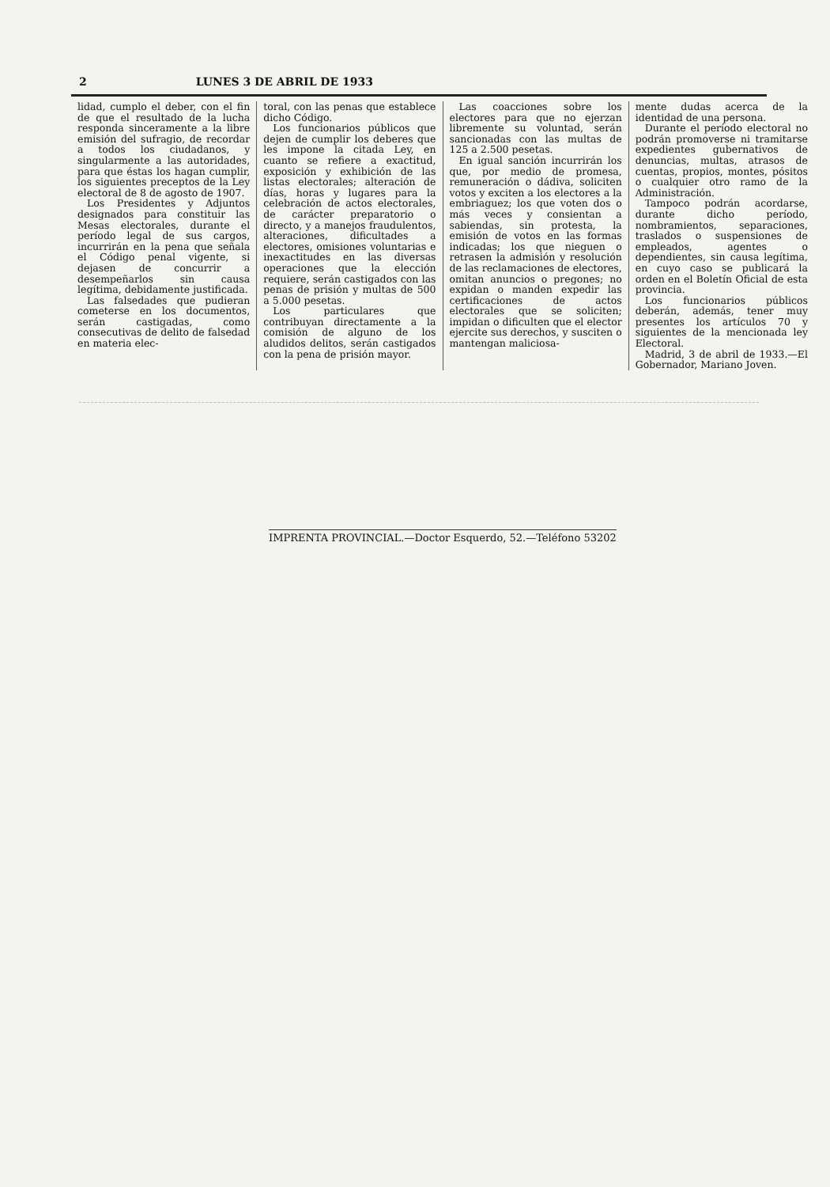2 LUNES 3 DE ABRIL DE 1933
lidad, cumplo el deber, con el fin de que el resultado de la lucha responda sinceramente a la libre emisión del sufragio, de recordar a todos los ciudadanos, y singularmente a las autoridades, para que éstas los hagan cumplir, los siguientes preceptos de la Ley electoral de 8 de agosto de 1907.
Los Presidentes y Adjuntos designados para constituir las Mesas electorales, durante el período legal de sus cargos, incurrirán en la pena que señala el Código penal vigente, si dejasen de concurrir a desempeñarlos sin causa legítima, debidamente justificada.
Las falsedades que pudieran cometerse en los documentos, serán castigadas, como consecutivas de delito de falsedad en materia elec-
toral, con las penas que establece dicho Código.
Los funcionarios públicos que dejen de cumplir los deberes que les impone la citada Ley, en cuanto se refiere a exactitud, exposición y exhibición de las listas electorales; alteración de días, horas y lugares para la celebración de actos electorales, de carácter preparatorio o directo, y a manejos fraudulentos, alteraciones, dificultades a electores, omisiones voluntarias e inexactitudes en las diversas operaciones que la elección requiere, serán castigados con las penas de prisión y multas de 500 a 5.000 pesetas.
Los particulares que contribuyan directamente a la comisión de alguno de los aludidos delitos, serán castigados con la pena de prisión mayor.
Las coacciones sobre los electores para que no ejerzan libremente su voluntad, serán sancionadas con las multas de 125 a 2.500 pesetas.
En igual sanción incurrirán los que, por medio de promesa, remuneración o dádiva, soliciten votos y exciten a los electores a la embriaguez; los que voten dos o más veces y consientan a sabiendas, sin protesta, la emisión de votos en las formas indicadas; los que nieguen o retrasen la admisión y resolución de las reclamaciones de electores, omitan anuncios o pregones; no expidan o manden expedir las certificaciones de actos electorales que se soliciten; impidan o dificulten que el elector ejercite sus derechos, y susciten o mantengan maliciosa-
mente dudas acerca de la identidad de una persona.
Durante el período electoral no podrán promoverse ni tramitarse expedientes gubernativos de denuncias, multas, atrasos de cuentas, propios, montes, pósitos o cualquier otro ramo de la Administración.
Tampoco podrán acordarse, durante dicho período, nombramientos, separaciones, traslados o suspensiones de empleados, agentes o dependientes, sin causa legítima, en cuyo caso se publicará la orden en el Boletín Oficial de esta provincia.
Los funcionarios públicos deberán, además, tener muy presentes los artículos 70 y siguientes de la mencionada ley Electoral.
Madrid, 3 de abril de 1933.—El Gobernador, Mariano Joven.
IMPRENTA PROVINCIAL.—Doctor Esquerdo, 52.—Teléfono 53202